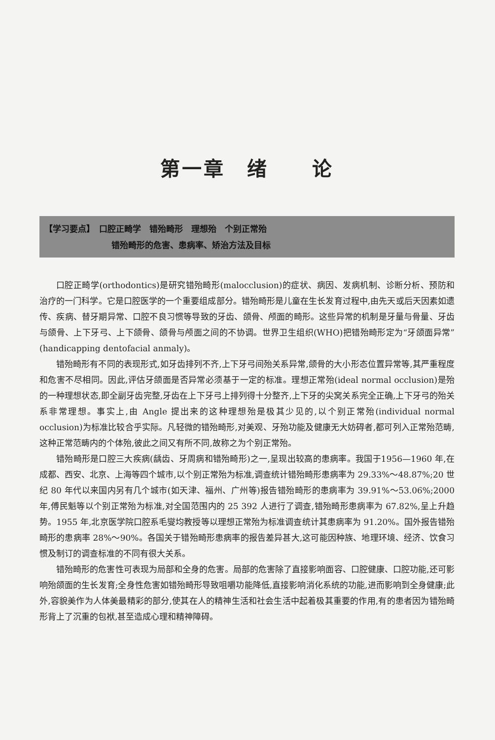第一章　绪　　论
【学习要点】　口腔正畸学　错殆畸形　理想殆　个别正常殆
错殆畸形的危害、患病率、矫治方法及目标
口腔正畸学(orthodontics)是研究错殆畸形(malocclusion)的症状、病因、发病机制、诊断分析、预防和治疗的一门科学。它是口腔医学的一个重要组成部分。错殆畸形是儿童在生长发育过程中,由先天或后天因素如遗传、疾病、替牙期异常、口腔不良习惯等导致的牙齿、颌骨、颅面的畸形。这些异常的机制是牙量与骨量、牙齿与颌骨、上下牙弓、上下颌骨、颌骨与颅面之间的不协调。世界卫生组织(WHO)把错殆畸形定为“牙颌面异常”(handicapping dentofacial anmaly)。
错殆畸形有不同的表现形式,如牙齿排列不齐,上下牙弓间殆关系异常,颌骨的大小形态位置异常等,其严重程度和危害不尽相同。因此,评估牙颌面是否异常必须基于一定的标准。理想正常殆(ideal normal occlusion)是殆的一种理想状态,即全副牙齿完整,牙齿在上下牙弓上排列得十分整齐,上下牙的尖窝关系完全正确,上下牙弓的殆关系非常理想。事实上,由 Angle 提出来的这种理想殆是极其少见的,以个别正常殆(individual normal occlusion)为标准比较合乎实际。凡轻微的错殆畸形,对美观、牙殆功能及健康无大妨碍者,都可列入正常殆范畴,这种正常范畴内的个体殆,彼此之间又有所不同,故称之为个别正常殆。
错殆畸形是口腔三大疾病(龋齿、牙周病和错殆畸形)之一,呈现出较高的患病率。我国于1956—1960 年,在成都、西安、北京、上海等四个城市,以个别正常殆为标准,调查统计错殆畸形患病率为 29.33%～48.87%;20 世纪 80 年代以来国内另有几个城市(如天津、福州、广州等)报告错殆畸形的患病率为 39.91%～53.06%;2000 年,傅民魁等以个别正常殆为标准,对全国范围内的 25 392 人进行了调查,错殆畸形患病率为 67.82%,呈上升趋势。1955 年,北京医学院口腔系毛燮均教授等以理想正常殆为标准调查统计其患病率为 91.20%。国外报告错殆畸形的患病率 28%～90%。各国关于错殆畸形患病率的报告差异甚大,这可能因种族、地理环境、经济、饮食习惯及制订的调查标准的不同有很大关系。
错殆畸形的危害性可表现为局部和全身的危害。局部的危害除了直接影响面容、口腔健康、口腔功能,还可影响殆颌面的生长发育;全身性危害如错殆畸形导致咀嚼功能降低,直接影响消化系统的功能,进而影响到全身健康;此外,容貌美作为人体美最精彩的部分,使其在人的精神生活和社会生活中起着极其重要的作用,有的患者因为错殆畸形背上了沉重的包袱,甚至造成心理和精神障碍。